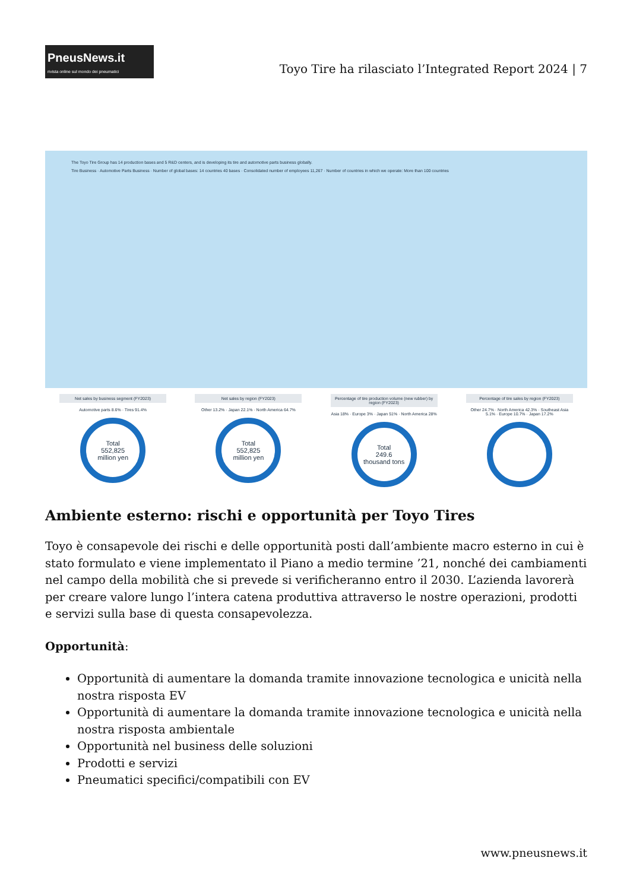PneusNews.it
rivista online sul mondo dei pneumatici
Toyo Tire ha rilasciato l’Integrated Report 2024 | 7
The Toyo Tire Group has 14 production bases and 5 R&D centers, and is developing its tire and automotive parts business globally.
Tire Business · Automotive Parts Business · Number of global bases: 14 countries 40 bases · Consolidated number of employees 11,267 · Number of countries in which we operate: More than 100 countries
Net sales by business segment (FY2023)
Automotive parts 8.6% · Tires 91.4%
Total
552,825
million yen
Net sales by region (FY2023)
Other 13.2% · Japan 22.1% · North America 64.7%
Total
552,825
million yen
Percentage of tire production volume (new rubber) by region (FY2023)
Asia 18% · Europe 3% · Japan 51% · North America 28%
Total
249.6
thousand tons
Percentage of tire sales by region (FY2023)
Other 24.7% · North America 42.3% · Southeast Asia 5.1% · Europe 10.7% · Japan 17.2%
Ambiente esterno: rischi e opportunità per Toyo Tires
Toyo è consapevole dei rischi e delle opportunità posti dall’ambiente macro esterno in cui è stato formulato e viene implementato il Piano a medio termine ’21, nonché dei cambiamenti nel campo della mobilità che si prevede si verificheranno entro il 2030. L’azienda lavorerà per creare valore lungo l’intera catena produttiva attraverso le nostre operazioni, prodotti e servizi sulla base di questa consapevolezza.
Opportunità:
Opportunità di aumentare la domanda tramite innovazione tecnologica e unicità nella nostra risposta EV
Opportunità di aumentare la domanda tramite innovazione tecnologica e unicità nella nostra risposta ambientale
Opportunità nel business delle soluzioni
Prodotti e servizi
Pneumatici specifici/compatibili con EV
www.pneusnews.it